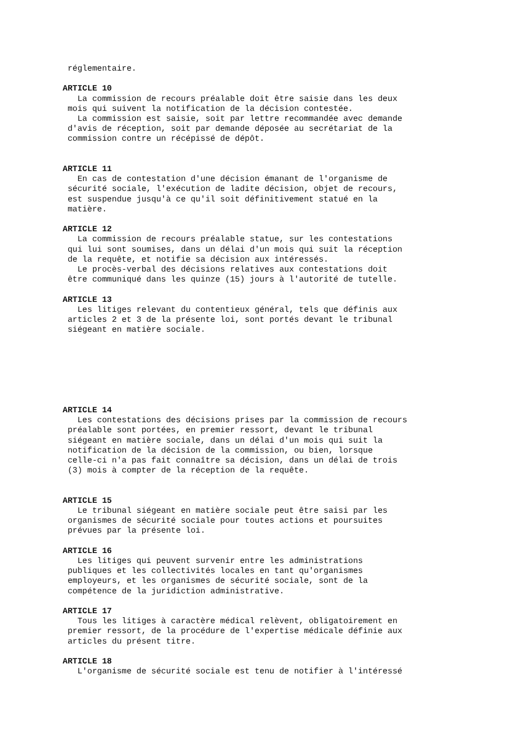réglementaire. ARTICLE 10 La commission de recours préalable doit être saisie dans les deux mois qui suivent la notification de la décision contestée. La commission est saisie, soit par lettre recommandée avec demande d'avis de réception, soit par demande déposée au secrétariat de la commission contre un récépissé de dépôt. ARTICLE 11 En cas de contestation d'une décision émanant de l'organisme de sécurité sociale, l'exécution de ladite décision, objet de recours, est suspendue jusqu'à ce qu'il soit définitivement statué en la matière. ARTICLE 12 La commission de recours préalable statue, sur les contestations qui lui sont soumises, dans un délai d'un mois qui suit la réception de la requête, et notifie sa décision aux intéressés. Le procès-verbal des décisions relatives aux contestations doit être communiqué dans les quinze (15) jours à l'autorité de tutelle. ARTICLE 13 Les litiges relevant du contentieux général, tels que définis aux articles 2 et 3 de la présente loi, sont portés devant le tribunal siégeant en matière sociale. ARTICLE 14 Les contestations des décisions prises par la commission de recours préalable sont portées, en premier ressort, devant le tribunal siégeant en matière sociale, dans un délai d'un mois qui suit la notification de la décision de la commission, ou bien, lorsque celle-ci n'a pas fait connaître sa décision, dans un délai de trois (3) mois à compter de la réception de la requête. ARTICLE 15 Le tribunal siégeant en matière sociale peut être saisi par les organismes de sécurité sociale pour toutes actions et poursuites prévues par la présente loi. ARTICLE 16 Les litiges qui peuvent survenir entre les administrations publiques et les collectivités locales en tant qu'organismes employeurs, et les organismes de sécurité sociale, sont de la compétence de la juridiction administrative. ARTICLE 17 Tous les litiges à caractère médical relèvent, obligatoirement en premier ressort, de la procédure de l'expertise médicale définie aux articles du présent titre. ARTICLE 18 L'organisme de sécurité sociale est tenu de notifier à l'intéressé